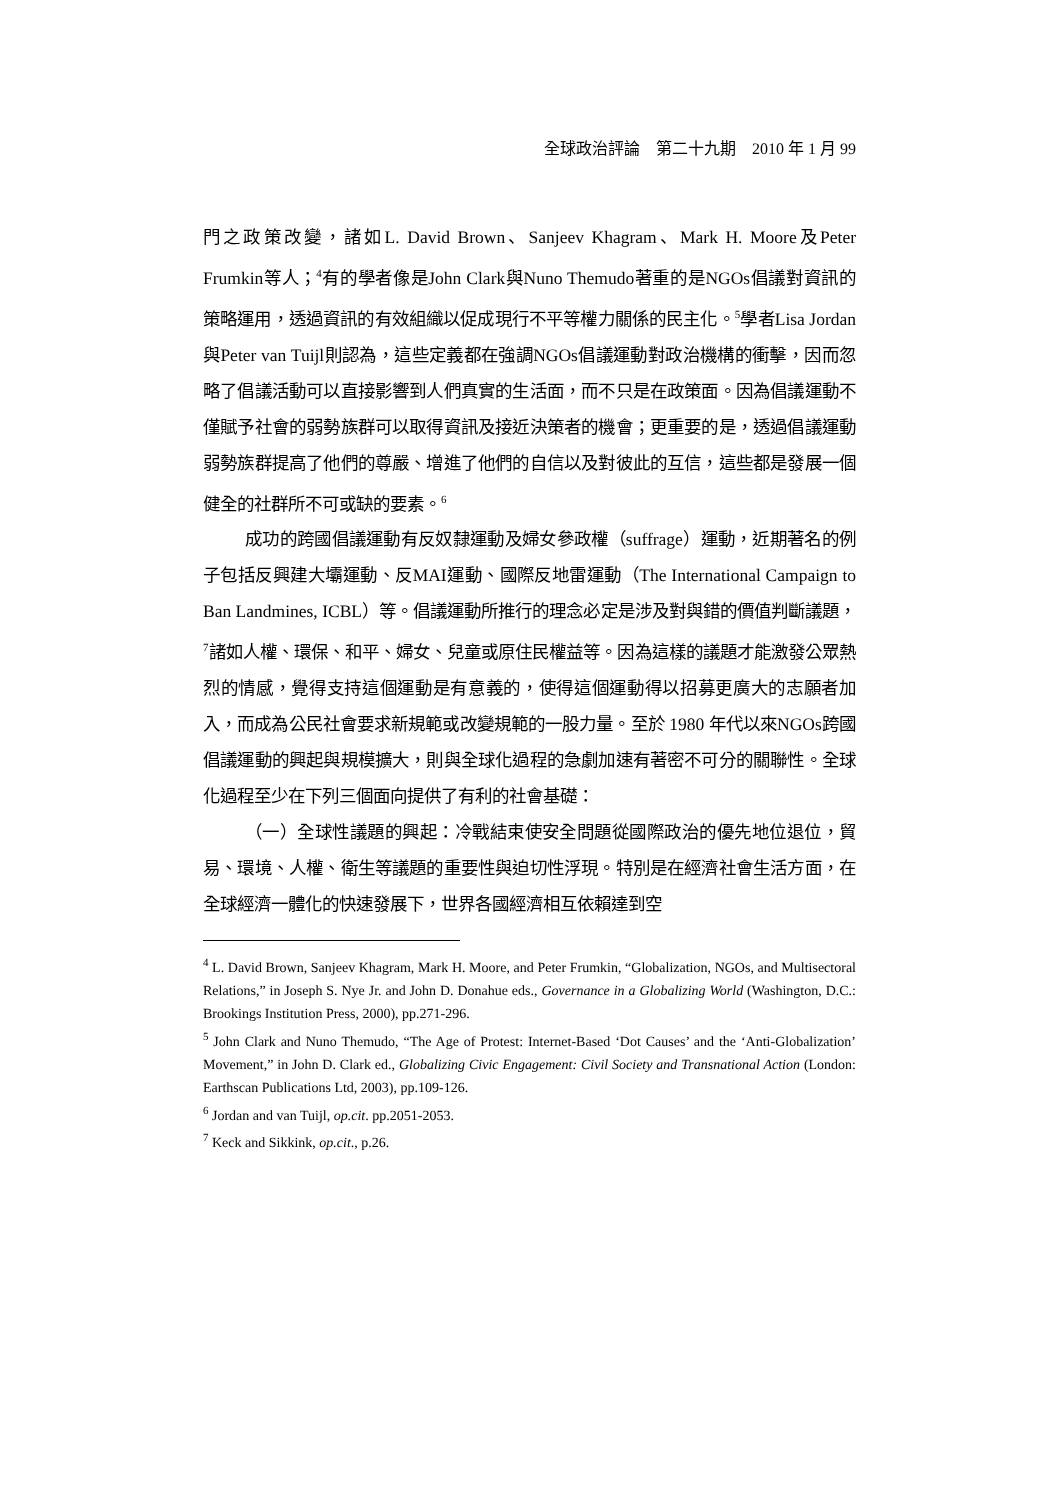全球政治評論　第二十九期　2010 年 1 月 99
門之政策改變，諸如L. David Brown、Sanjeev Khagram、Mark H. Moore及Peter Frumkin等人；<sup>4</sup>有的學者像是John Clark與Nuno Themudo著重的是NGOs倡議對資訊的策略運用，透過資訊的有效組織以促成現行不平等權力關係的民主化。<sup>5</sup>學者Lisa Jordan與Peter van Tuijl則認為，這些定義都在強調NGOs倡議運動對政治機構的衝擊，因而忽略了倡議活動可以直接影響到人們真實的生活面，而不只是在政策面。因為倡議運動不僅賦予社會的弱勢族群可以取得資訊及接近決策者的機會；更重要的是，透過倡議運動弱勢族群提高了他們的尊嚴、增進了他們的自信以及對彼此的互信，這些都是發展一個健全的社群所不可或缺的要素。<sup>6</sup>
成功的跨國倡議運動有反奴隸運動及婦女參政權（suffrage）運動，近期著名的例子包括反興建大壩運動、反MAI運動、國際反地雷運動（The International Campaign to Ban Landmines, ICBL）等。倡議運動所推行的理念必定是涉及對與錯的價值判斷議題，<sup>7</sup>諸如人權、環保、和平、婦女、兒童或原住民權益等。因為這樣的議題才能激發公眾熱烈的情感，覺得支持這個運動是有意義的，使得這個運動得以招募更廣大的志願者加入，而成為公民社會要求新規範或改變規範的一股力量。至於 1980 年代以來NGOs跨國倡議運動的興起與規模擴大，則與全球化過程的急劇加速有著密不可分的關聯性。全球化過程至少在下列三個面向提供了有利的社會基礎：
（一）全球性議題的興起：冷戰結束使安全問題從國際政治的優先地位退位，貿易、環境、人權、衛生等議題的重要性與迫切性浮現。特別是在經濟社會生活方面，在全球經濟一體化的快速發展下，世界各國經濟相互依賴達到空
<sup>4</sup> L. David Brown, Sanjeev Khagram, Mark H. Moore, and Peter Frumkin, “Globalization, NGOs, and Multisectoral Relations,” in Joseph S. Nye Jr. and John D. Donahue eds., Governance in a Globalizing World (Washington, D.C.: Brookings Institution Press, 2000), pp.271-296.
<sup>5</sup> John Clark and Nuno Themudo, “The Age of Protest: Internet-Based ‘Dot Causes’ and the ‘Anti-Globalization’ Movement,” in John D. Clark ed., Globalizing Civic Engagement: Civil Society and Transnational Action (London: Earthscan Publications Ltd, 2003), pp.109-126.
<sup>6</sup> Jordan and van Tuijl, op.cit. pp.2051-2053.
<sup>7</sup> Keck and Sikkink, op.cit., p.26.